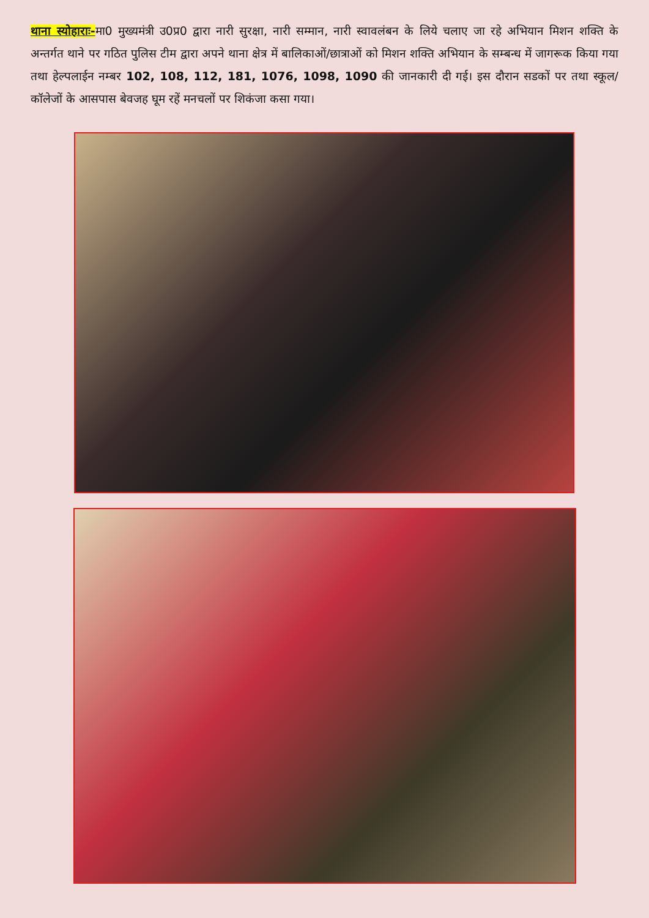थाना स्योहाराः-मा0 मुख्यमंत्री उ0प्र0 द्वारा नारी सुरक्षा, नारी सम्मान, नारी स्वावलंबन के लिये चलाए जा रहे अभियान मिशन शक्ति के अन्तर्गत थाने पर गठित पुलिस टीम द्वारा अपने थाना क्षेत्र में बालिकाओं/छात्राओं को मिशन शक्ति अभियान के सम्बन्ध में जागरूक किया गया तथा हेल्पलाईन नम्बर 102, 108, 112, 181, 1076, 1098, 1090 की जानकारी दी गई। इस दौरान सडकों पर तथा स्कूल/कॉलेजों के आसपास बेवजह घूम रहें मनचलों पर शिकंजा कसा गया।